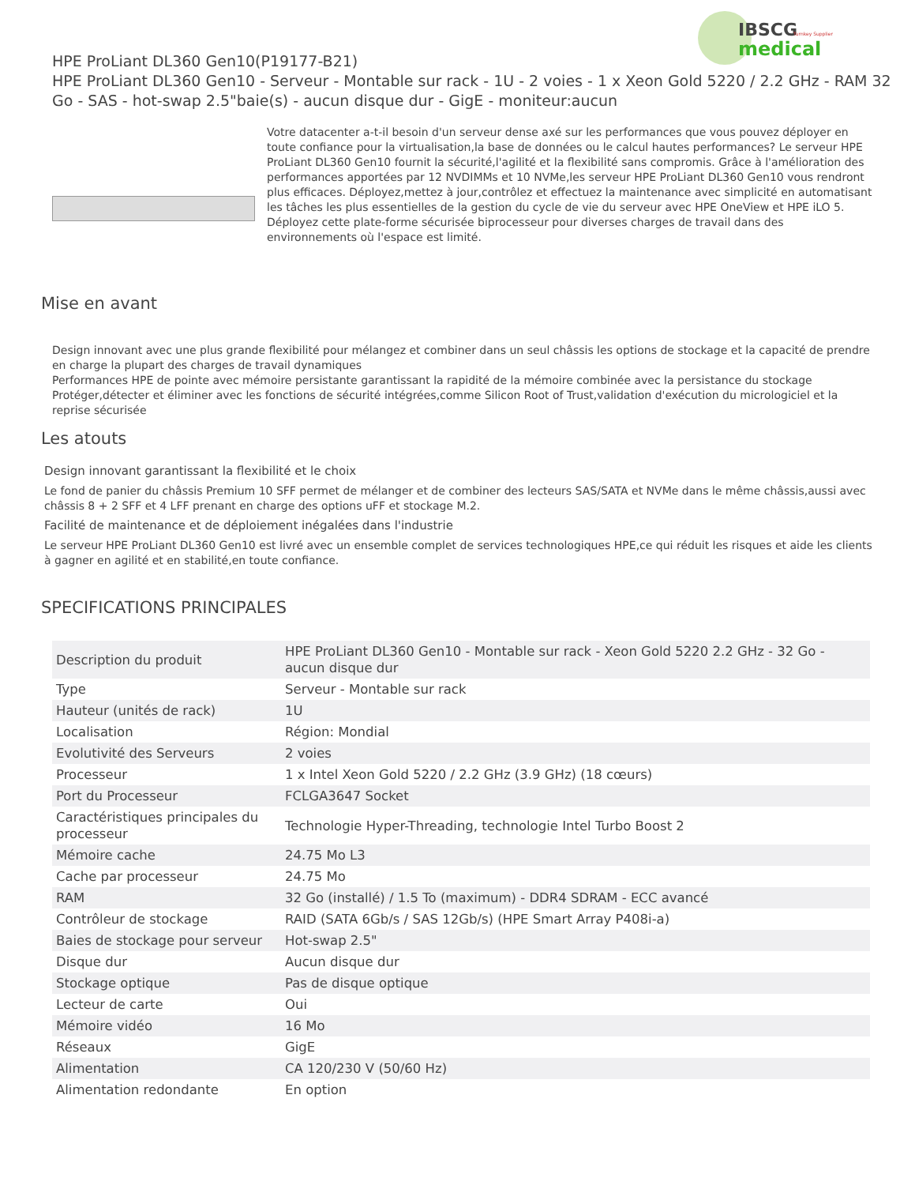IBSCG
Turnkey Supplier
medical
HPE ProLiant DL360 Gen10(P19177-B21)
HPE ProLiant DL360 Gen10 - Serveur - Montable sur rack - 1U - 2 voies - 1 x Xeon Gold 5220 / 2.2 GHz - RAM 32 Go - SAS - hot-swap 2.5"baie(s) - aucun disque dur - GigE - moniteur:aucun
Votre datacenter a-t-il besoin d'un serveur dense axé sur les performances que vous pouvez déployer en toute confiance pour la virtualisation,la base de données ou le calcul hautes performances? Le serveur HPE ProLiant DL360 Gen10 fournit la sécurité,l'agilité et la flexibilité sans compromis. Grâce à l'amélioration des performances apportées par 12 NVDIMMs et 10 NVMe,les serveur HPE ProLiant DL360 Gen10 vous rendront plus efficaces. Déployez,mettez à jour,contrôlez et effectuez la maintenance avec simplicité en automatisant les tâches les plus essentielles de la gestion du cycle de vie du serveur avec HPE OneView et HPE iLO 5. Déployez cette plate-forme sécurisée biprocesseur pour diverses charges de travail dans des environnements où l'espace est limité.
Mise en avant
Design innovant avec une plus grande flexibilité pour mélangez et combiner dans un seul châssis les options de stockage et la capacité de prendre en charge la plupart des charges de travail dynamiques
Performances HPE de pointe avec mémoire persistante garantissant la rapidité de la mémoire combinée avec la persistance du stockage
Protéger,détecter et éliminer avec les fonctions de sécurité intégrées,comme Silicon Root of Trust,validation d'exécution du micrologiciel et la reprise sécurisée
Les atouts
Design innovant garantissant la flexibilité et le choix
Le fond de panier du châssis Premium 10 SFF permet de mélanger et de combiner des lecteurs SAS/SATA et NVMe dans le même châssis,aussi avec châssis 8 + 2 SFF et 4 LFF prenant en charge des options uFF et stockage M.2.
Facilité de maintenance et de déploiement inégalées dans l'industrie
Le serveur HPE ProLiant DL360 Gen10 est livré avec un ensemble complet de services technologiques HPE,ce qui réduit les risques et aide les clients à gagner en agilité et en stabilité,en toute confiance.
SPECIFICATIONS PRINCIPALES
| Description du produit | HPE ProLiant DL360 Gen10 - Montable sur rack - Xeon Gold 5220 2.2 GHz - 32 Go - aucun disque dur |
| Type | Serveur - Montable sur rack |
| Hauteur (unités de rack) | 1U |
| Localisation | Région: Mondial |
| Evolutivité des Serveurs | 2 voies |
| Processeur | 1 x Intel Xeon Gold 5220 / 2.2 GHz (3.9 GHz) (18 cœurs) |
| Port du Processeur | FCLGA3647 Socket |
| Caractéristiques principales du processeur | Technologie Hyper-Threading, technologie Intel Turbo Boost 2 |
| Mémoire cache | 24.75 Mo L3 |
| Cache par processeur | 24.75 Mo |
| RAM | 32 Go (installé) / 1.5 To (maximum) - DDR4 SDRAM - ECC avancé |
| Contrôleur de stockage | RAID (SATA 6Gb/s / SAS 12Gb/s) (HPE Smart Array P408i-a) |
| Baies de stockage pour serveur | Hot-swap 2.5" |
| Disque dur | Aucun disque dur |
| Stockage optique | Pas de disque optique |
| Lecteur de carte | Oui |
| Mémoire vidéo | 16 Mo |
| Réseaux | GigE |
| Alimentation | CA 120/230 V (50/60 Hz) |
| Alimentation redondante | En option |